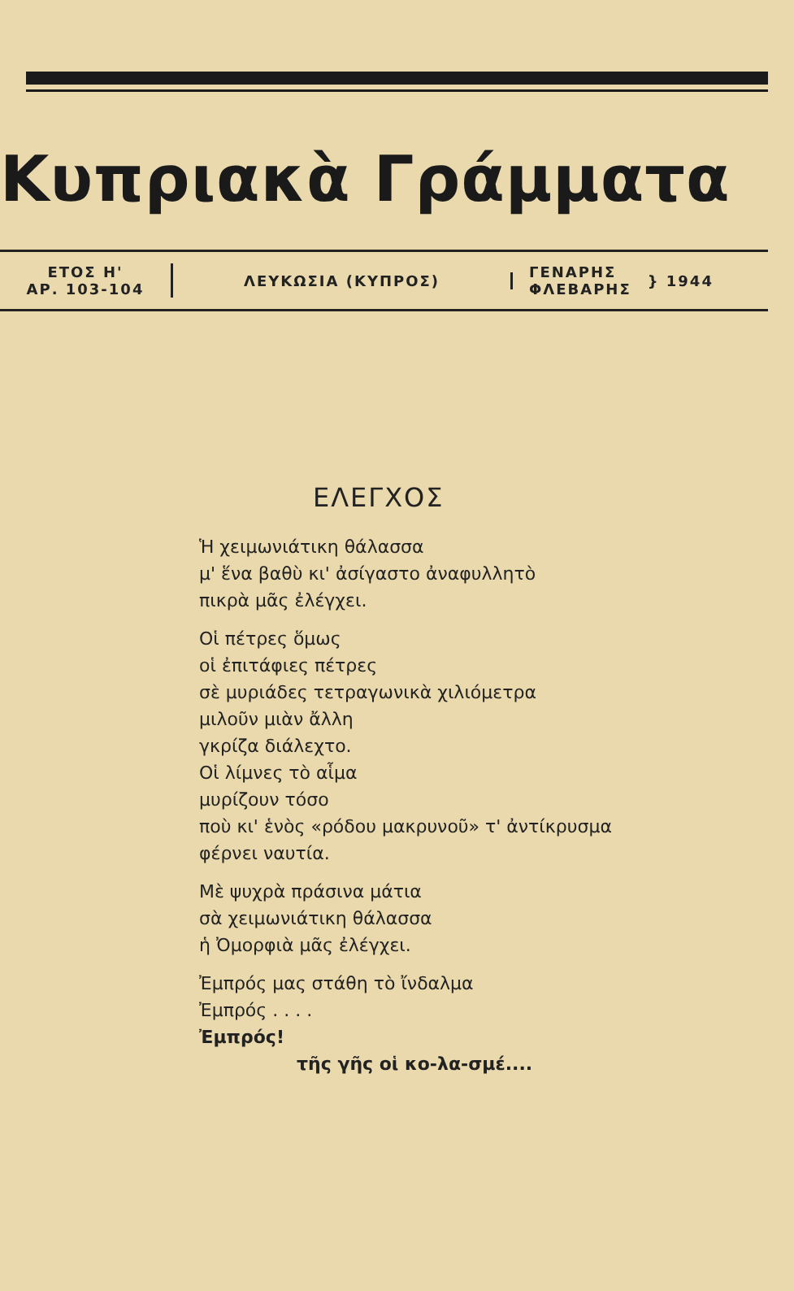Κυπριακὰ Γράμματα
ΕΤΟΣ Η'
ΑΡ. 103-104
ΛΕΥΚΩΣΙΑ (ΚΥΠΡΟΣ)
ΓΕΝΑΡΗΣ
ΦΛΕΒΑΡΗΣ } 1944
ΕΛΕΓΧΟΣ
Ἡ χειμωνιάτικη θάλασσα
μ' ἕνα βαθὺ κι' ἀσίγαστο ἀναφυλλητὸ
πικρὰ μᾶς ἐλέγχει.
Οἱ πέτρες ὅμως
οἱ ἐπιτάφιες πέτρες
σὲ μυριάδες τετραγωνικὰ χιλιόμετρα
μιλοῦν μιὰν ἄλλη
γκρίζα διάλεχτο.
Οἱ λίμνες τὸ αἷμα
μυρίζουν τόσο
ποὺ κι' ἑνὸς «ρόδου μακρυνοῦ» τ' ἀντίκρυσμα
φέρνει ναυτία.
Μὲ ψυχρὰ πράσινα μάτια
σὰ χειμωνιάτικη θάλασσα
ἡ Ὀμορφιὰ μᾶς ἐλέγχει.
Ἐμπρός μας στάθη τὸ ἴνδαλμα
Ἐμπρός . . . .
Ἐμπρός!
τῆς γῆς οἱ κο-λα-σμέ....